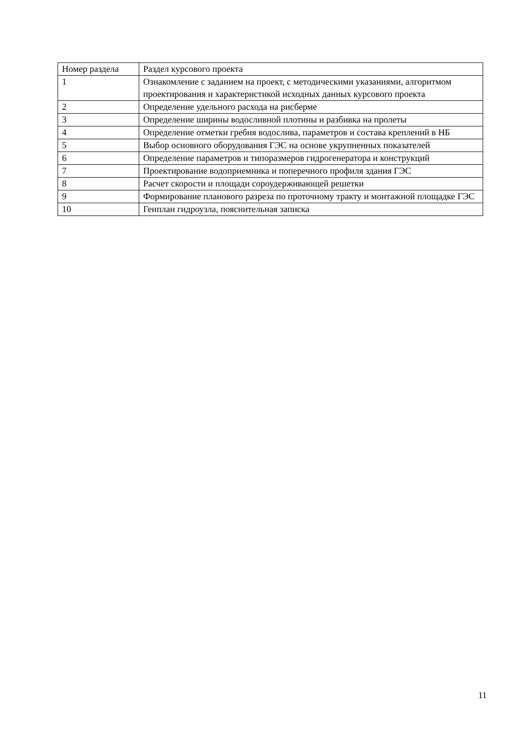| Номер раздела | Раздел курсового проекта |
| 1 | Ознакомление с заданием на проект, с методическими указаниями, алгоритмом проектирования и характеристикой исходных данных курсового проекта |
| 2 | Определение удельного расхода на рисберме |
| 3 | Определение ширины водосливной плотины и разбивка на пролеты |
| 4 | Определение отметки гребня водослива, параметров и состава креплений в НБ |
| 5 | Выбор основного оборудования ГЭС на основе укрупненных показателей |
| 6 | Определение параметров и типоразмеров гидрогенератора и конструкций |
| 7 | Проектирование водоприемника и поперечного профиля здания ГЭС |
| 8 | Расчет скорости и площади сороудерживающей решетки |
| 9 | Формирование планового разреза по проточному тракту и монтажной площадке ГЭС |
| 10 | Генплан гидроузла, пояснительная записка |
11